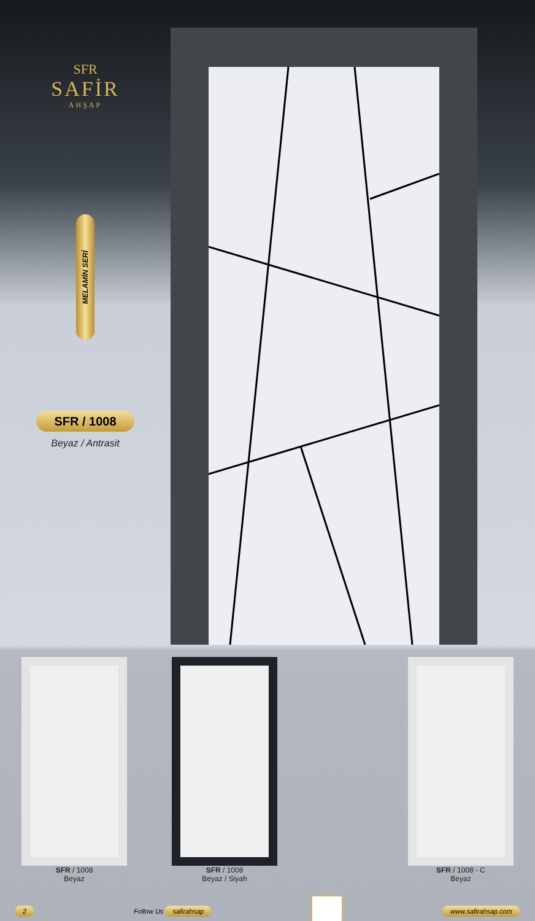SFR
SAFİR
AHŞAP
MELAMİN SERİ
SFR / 1008
Beyaz / Antrasit
SFR / 1008
Beyaz
SFR / 1008
Beyaz / Siyah
SFR / 1008 - C
Beyaz
2 Follow Us safirahsap www.safirahsap.com